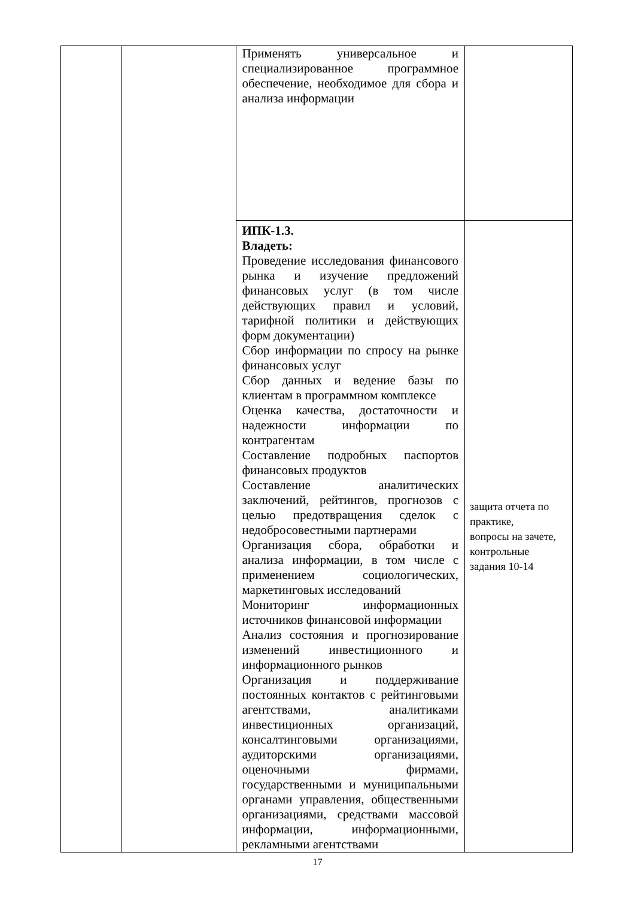| | | Применять универсальное и специализированное программное обеспечение, необходимое для сбора и анализа информации | |
| | | ИПК-1.3. Владеть: Проведение исследования финансового рынка и изучение предложений финансовых услуг (в том числе действующих правил и условий, тарифной политики и действующих форм документации) Сбор информации по спросу на рынке финансовых услуг Сбор данных и ведение базы по клиентам в программном комплексе Оценка качества, достаточности и надежности информации по контрагентам Составление подробных паспортов финансовых продуктов Составление аналитических заключений, рейтингов, прогнозов с целью предотвращения сделок с недобросовестными партнерами Организация сбора, обработки и анализа информации, в том числе с применением социологических, маркетинговых исследований Мониторинг информационных источников финансовой информации Анализ состояния и прогнозирование изменений инвестиционного и информационного рынков Организация и поддерживание постоянных контактов с рейтинговыми агентствами, аналитиками инвестиционных организаций, консалтинговыми организациями, аудиторскими организациями, оценочными фирмами, государственными и муниципальными органами управления, общественными организациями, средствами массовой информации, информационными, рекламными агентствами | защита отчета по практике, вопросы на зачете, контрольные задания 10-14 |
17